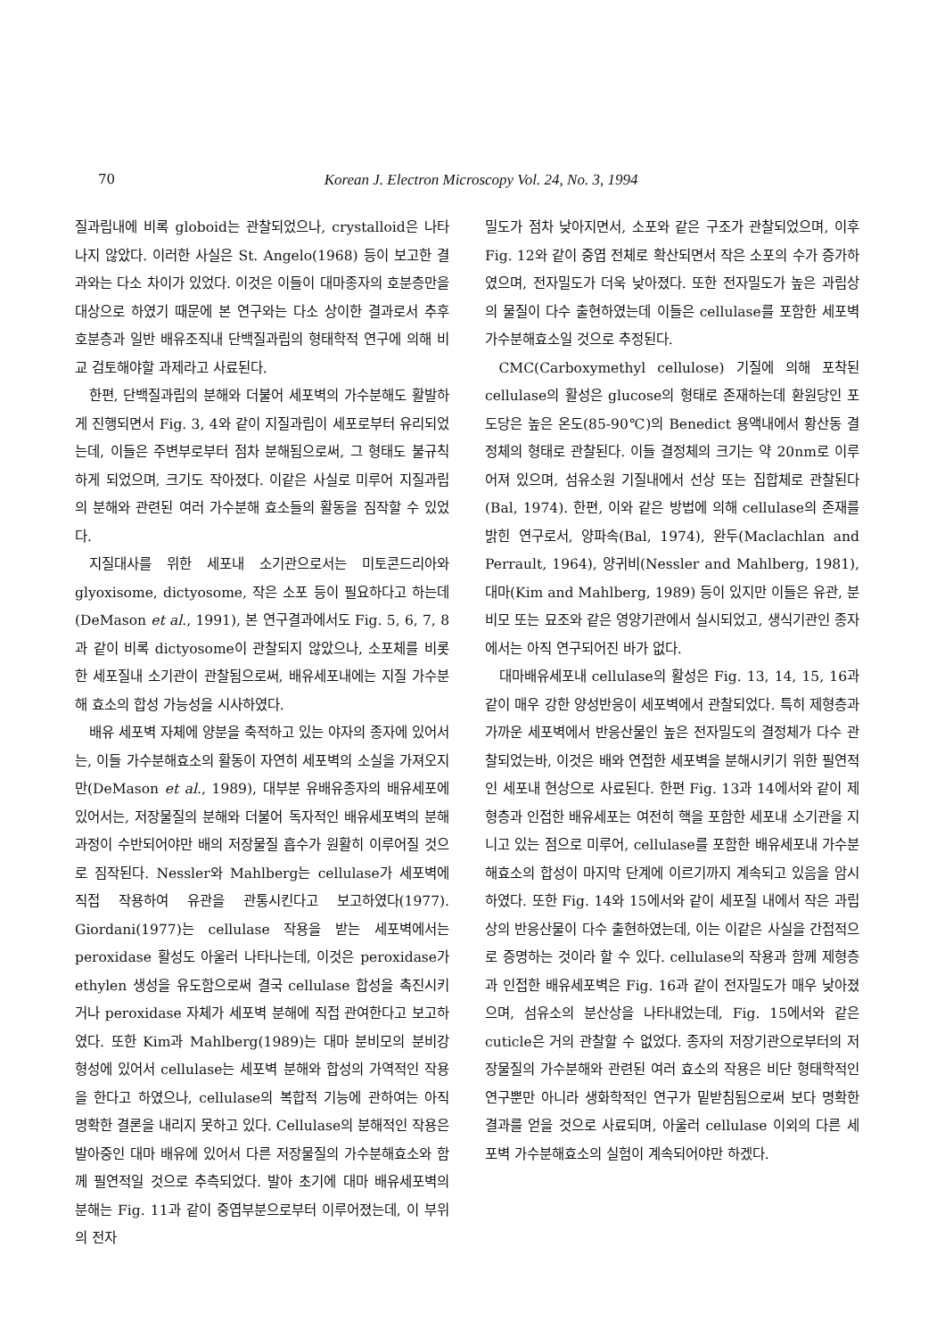70
Korean J. Electron Microscopy Vol. 24, No. 3, 1994
질과립내에 비록 globoid는 관찰되었으나, crystalloid은 나타나지 않았다. 이러한 사실은 St. Angelo(1968) 등이 보고한 결과와는 다소 차이가 있었다. 이것은 이들이 대마종자의 호분층만을 대상으로 하였기 때문에 본 연구와는 다소 상이한 결과로서 추후 호분층과 일반 배유조직내 단백질과립의 형태학적 연구에 의해 비교 검토해야할 과제라고 사료된다.
한편, 단백질과립의 분해와 더불어 세포벽의 가수분해도 활발하게 진행되면서 Fig. 3, 4와 같이 지질과립이 세포로부터 유리되었는데, 이들은 주변부로부터 점차 분해됨으로써, 그 형태도 불규칙하게 되었으며, 크기도 작아졌다. 이같은 사실로 미루어 지질과립의 분해와 관련된 여러 가수분해 효소들의 활동을 짐작할 수 있었다.
지질대사를 위한 세포내 소기관으로서는 미토콘드리아와 glyoxisome, dictyosome, 작은 소포 등이 필요하다고 하는데(DeMason et al., 1991), 본 연구결과에서도 Fig. 5, 6, 7, 8과 같이 비록 dictyosome이 관찰되지 않았으나, 소포체를 비롯한 세포질내 소기관이 관찰됨으로써, 배유세포내에는 지질 가수분해 효소의 합성 가능성을 시사하였다.
배유 세포벽 자체에 양분을 축적하고 있는 야자의 종자에 있어서는, 이들 가수분해효소의 활동이 자연히 세포벽의 소실을 가져오지만(DeMason et al., 1989), 대부분 유배유종자의 배유세포에 있어서는, 저장물질의 분해와 더불어 독자적인 배유세포벽의 분해과정이 수반되어야만 배의 저장물질 흡수가 원활히 이루어질 것으로 짐작된다. Nessler와 Mahlberg는 cellulase가 세포벽에 직접 작용하여 유관을 관통시킨다고 보고하였다(1977). Giordani(1977)는 cellulase 작용을 받는 세포벽에서는 peroxidase 활성도 아울러 나타나는데, 이것은 peroxidase가 ethylen 생성을 유도함으로써 결국 cellulase 합성을 촉진시키거나 peroxidase 자체가 세포벽 분해에 직접 관여한다고 보고하였다. 또한 Kim과 Mahlberg(1989)는 대마 분비모의 분비강 형성에 있어서 cellulase는 세포벽 분해와 합성의 가역적인 작용을 한다고 하였으나, cellulase의 복합적 기능에 관하여는 아직 명확한 결론을 내리지 못하고 있다. Cellulase의 분해적인 작용은 발아중인 대마 배유에 있어서 다른 저장물질의 가수분해효소와 함께 필연적일 것으로 추측되었다. 발아 초기에 대마 배유세포벽의 분해는 Fig. 11과 같이 중엽부분으로부터 이루어졌는데, 이 부위의 전자
밀도가 점차 낮아지면서, 소포와 같은 구조가 관찰되었으며, 이후 Fig. 12와 같이 중엽 전체로 확산되면서 작은 소포의 수가 증가하였으며, 전자밀도가 더욱 낮아졌다. 또한 전자밀도가 높은 과립상의 물질이 다수 출현하였는데 이들은 cellulase를 포함한 세포벽 가수분해효소일 것으로 추정된다.
CMC(Carboxymethyl cellulose) 기질에 의해 포착된 cellulase의 활성은 glucose의 형태로 존재하는데 환원당인 포도당은 높은 온도(85-90℃)의 Benedict 용액내에서 황산동 결정체의 형태로 관찰된다. 이들 결정체의 크기는 약 20nm로 이루어져 있으며, 섬유소원 기질내에서 선상 또는 집합체로 관찰된다(Bal, 1974). 한편, 이와 같은 방법에 의해 cellulase의 존재를 밝힌 연구로서, 양파속(Bal, 1974), 완두(Maclachlan and Perrault, 1964), 양귀비(Nessler and Mahlberg, 1981), 대마(Kim and Mahlberg, 1989) 등이 있지만 이들은 유관, 분비모 또는 묘조와 같은 영양기관에서 실시되었고, 생식기관인 종자에서는 아직 연구되어진 바가 없다.
대마배유세포내 cellulase의 활성은 Fig. 13, 14, 15, 16과 같이 매우 강한 양성반응이 세포벽에서 관찰되었다. 특히 제형층과 가까운 세포벽에서 반응산물인 높은 전자밀도의 결정체가 다수 관찰되었는바, 이것은 배와 연접한 세포벽을 분해시키기 위한 필연적인 세포내 현상으로 사료된다. 한편 Fig. 13과 14에서와 같이 제형층과 인접한 배유세포는 여전히 핵을 포함한 세포내 소기관을 지니고 있는 점으로 미루어, cellulase를 포함한 배유세포내 가수분해효소의 합성이 마지막 단계에 이르기까지 계속되고 있음을 암시하였다. 또한 Fig. 14와 15에서와 같이 세포질 내에서 작은 과립상의 반응산물이 다수 출현하였는데, 이는 이같은 사실을 간접적으로 증명하는 것이라 할 수 있다. cellulase의 작용과 함께 제형층과 인접한 배유세포벽은 Fig. 16과 같이 전자밀도가 매우 낮아졌으며, 섬유소의 분산상을 나타내었는데, Fig. 15에서와 같은 cuticle은 거의 관찰할 수 없었다. 종자의 저장기관으로부터의 저장물질의 가수분해와 관련된 여러 효소의 작용은 비단 형태학적인 연구뿐만 아니라 생화학적인 연구가 밑받침됨으로써 보다 명확한 결과를 얻을 것으로 사료되며, 아울러 cellulase 이외의 다른 세포벽 가수분해효소의 실험이 계속되어야만 하겠다.